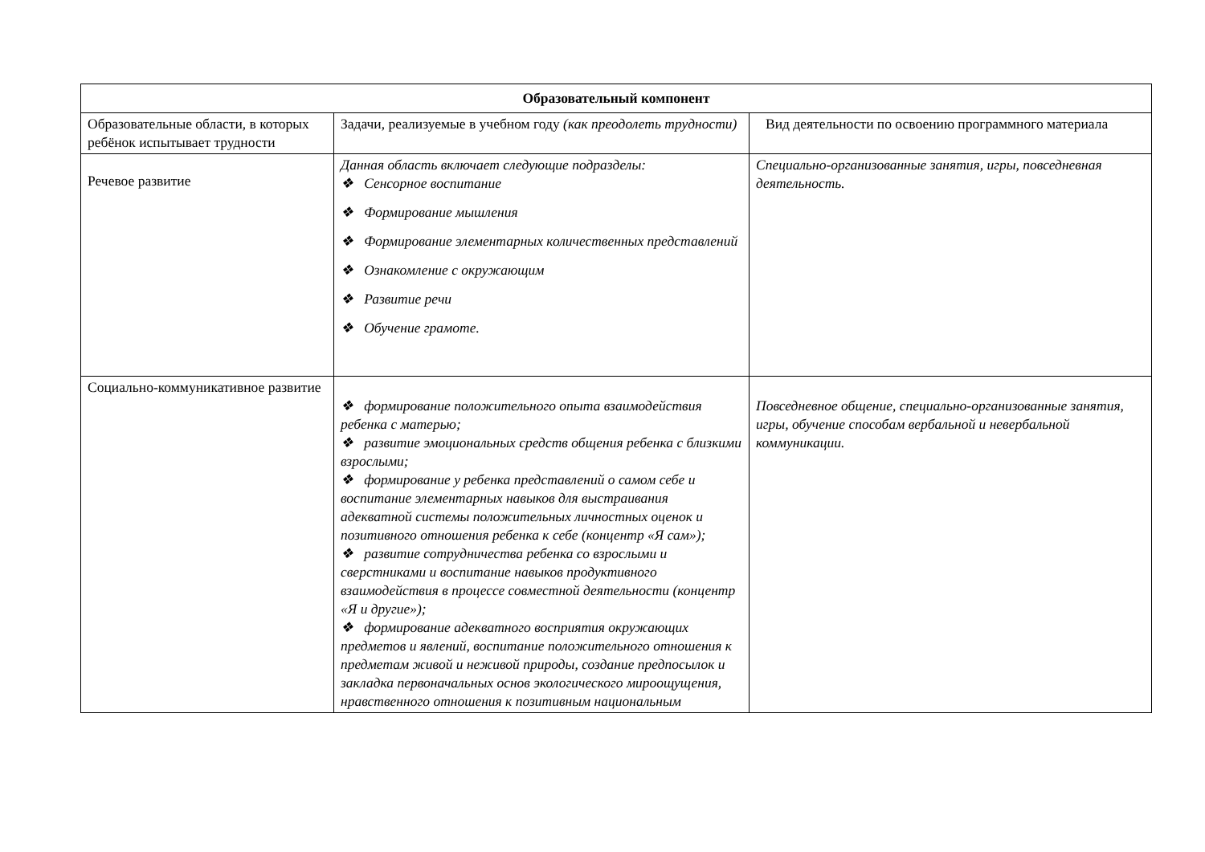| Образовательный компонент | | |
| --- | --- | --- |
| Образовательные области, в которых ребёнок испытывает трудности | Задачи, реализуемые в учебном году (как преодолеть трудности) | Вид деятельности по освоению программного материала |
| Речевое развитие | Данная область включает следующие подразделы: ❖ Сенсорное воспитание ❖ Формирование мышления ❖ Формирование элементарных количественных представлений ❖ Ознакомление с окружающим ❖ Развитие речи ❖ Обучение грамоте. | Специально-организованные занятия, игры, повседневная деятельность. |
| Социально-коммуникативное развитие | ❖ формирование положительного опыта взаимодействия ребенка с матерью; ❖ развитие эмоциональных средств общения ребенка с близкими взрослыми; ❖ формирование у ребенка представлений о самом себе и воспитание элементарных навыков для выстраивания адекватной системы положительных личностных оценок и позитивного отношения ребенка к себе (концентр «Я сам»); ❖ развитие сотрудничества ребенка со взрослыми и сверстниками и воспитание навыков продуктивного взаимодействия в процессе совместной деятельности (концентр «Я и другие»); ❖ формирование адекватного восприятия окружающих предметов и явлений, воспитание положительного отношения к предметам живой и неживой природы, создание предпосылок и закладка первоначальных основ экологического мироощущения, нравственного отношения к позитивным национальным | Повседневное общение, специально-организованные занятия, игры, обучение способам вербальной и невербальной коммуникации. |